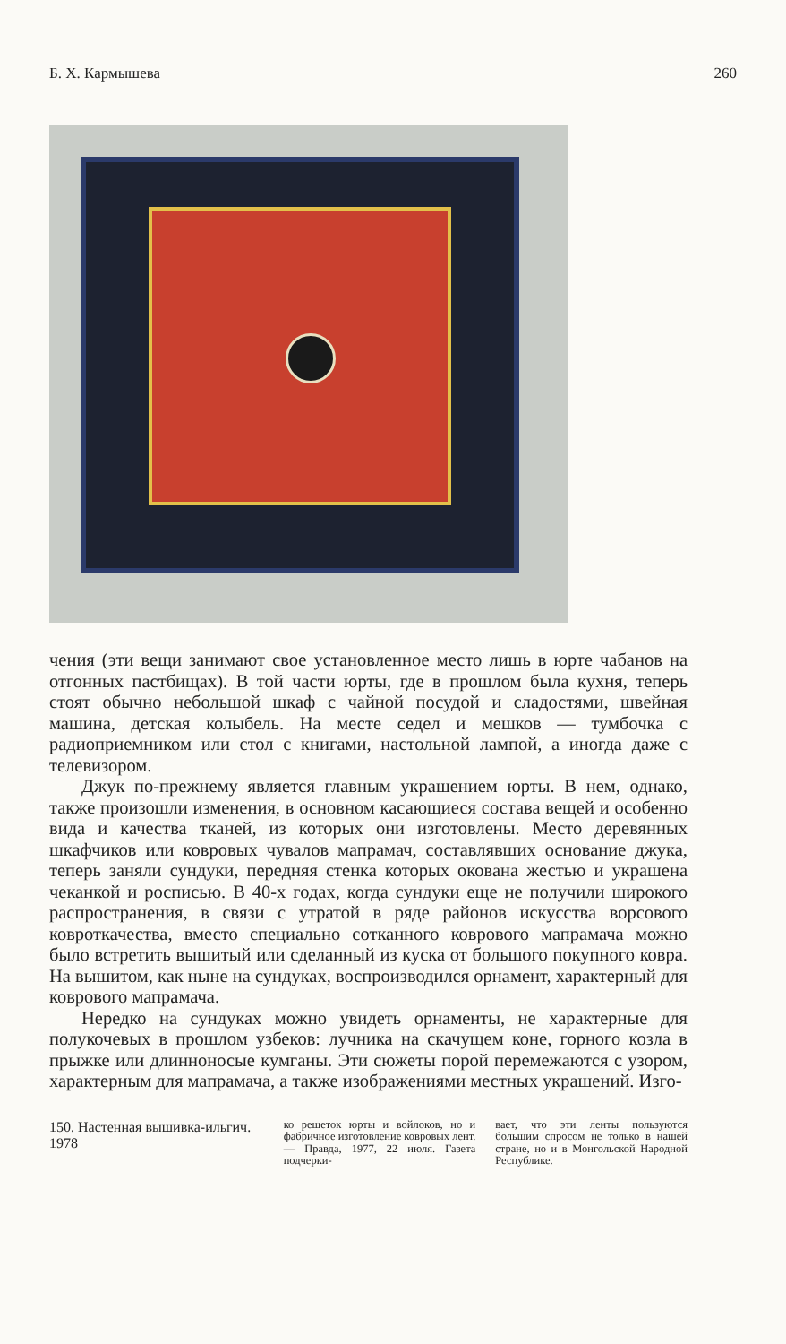Б. Х. Кармышева 260
чения (эти вещи занимают свое установленное место лишь в юрте чабанов на отгонных пастбищах). В той части юрты, где в прошлом была кухня, теперь стоят обычно небольшой шкаф с чайной посудой и сладостями, швейная машина, детская колыбель. На месте седел и мешков — тумбочка с радиоприемником или стол с книгами, настольной лампой, а иногда даже с телевизором.
Джук по-прежнему является главным украшением юрты. В нем, однако, также произошли изменения, в основном касающиеся состава вещей и особенно вида и качества тканей, из которых они изготовлены. Место деревянных шкафчиков или ковровых чувалов мапрамач, составлявших основание джука, теперь заняли сундуки, передняя стенка которых окована жестью и украшена чеканкой и росписью. В 40-х годах, когда сундуки еще не получили широкого распространения, в связи с утратой в ряде районов искусства ворсового ковроткачества, вместо специально сотканного коврового мапрамача можно было встретить вышитый или сделанный из куска от большого покупного ковра. На вышитом, как ныне на сундуках, воспроизводился орнамент, характерный для коврового мапрамача.
Нередко на сундуках можно увидеть орнаменты, не характерные для полукочевых в прошлом узбеков: лучника на скачущем коне, горного козла в прыжке или длинноносые кумганы. Эти сюжеты порой перемежаются с узором, характерным для мапрамача, а также изображениями местных украшений. Изго-
150. Настенная вышивка-ильгич. 1978
ко решеток юрты и войлоков, но и фабричное изготовление ковровых лент.— Правда, 1977, 22 июля. Газета подчерки-
вает, что эти ленты пользуются большим спросом не только в нашей стране, но и в Монгольской Народной Республике.